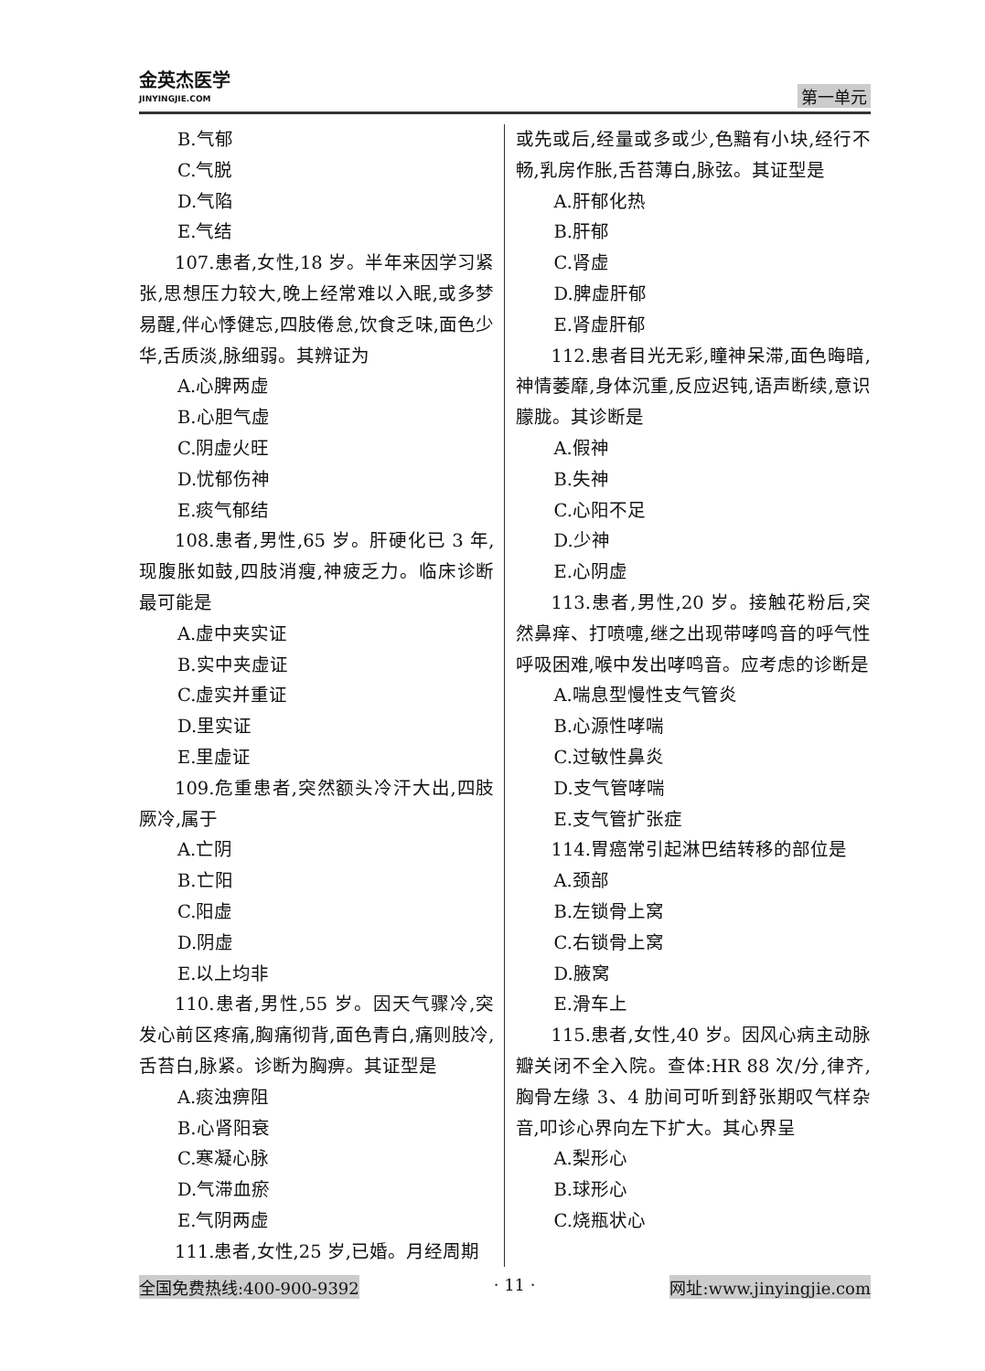金英杰医学
JINYINGJIE.COM
第一单元
B.气郁
C.气脱
D.气陷
E.气结
107.患者,女性,18 岁。半年来因学习紧张,思想压力较大,晚上经常难以入眠,或多梦易醒,伴心悸健忘,四肢倦怠,饮食乏味,面色少华,舌质淡,脉细弱。其辨证为
A.心脾两虚
B.心胆气虚
C.阴虚火旺
D.忧郁伤神
E.痰气郁结
108.患者,男性,65 岁。肝硬化已 3 年,现腹胀如鼓,四肢消瘦,神疲乏力。临床诊断最可能是
A.虚中夹实证
B.实中夹虚证
C.虚实并重证
D.里实证
E.里虚证
109.危重患者,突然额头冷汗大出,四肢厥冷,属于
A.亡阴
B.亡阳
C.阳虚
D.阴虚
E.以上均非
110.患者,男性,55 岁。因天气骤冷,突发心前区疼痛,胸痛彻背,面色青白,痛则肢冷,舌苔白,脉紧。诊断为胸痹。其证型是
A.痰浊痹阻
B.心肾阳衰
C.寒凝心脉
D.气滞血瘀
E.气阴两虚
111.患者,女性,25 岁,已婚。月经周期
或先或后,经量或多或少,色黯有小块,经行不畅,乳房作胀,舌苔薄白,脉弦。其证型是
A.肝郁化热
B.肝郁
C.肾虚
D.脾虚肝郁
E.肾虚肝郁
112.患者目光无彩,瞳神呆滞,面色晦暗,神情萎靡,身体沉重,反应迟钝,语声断续,意识朦胧。其诊断是
A.假神
B.失神
C.心阳不足
D.少神
E.心阴虚
113.患者,男性,20 岁。接触花粉后,突然鼻痒、打喷嚏,继之出现带哮鸣音的呼气性呼吸困难,喉中发出哮鸣音。应考虑的诊断是
A.喘息型慢性支气管炎
B.心源性哮喘
C.过敏性鼻炎
D.支气管哮喘
E.支气管扩张症
114.胃癌常引起淋巴结转移的部位是
A.颈部
B.左锁骨上窝
C.右锁骨上窝
D.腋窝
E.滑车上
115.患者,女性,40 岁。因风心病主动脉瓣关闭不全入院。查体:HR 88 次/分,律齐,胸骨左缘 3、4 肋间可听到舒张期叹气样杂音,叩诊心界向左下扩大。其心界呈
A.梨形心
B.球形心
C.烧瓶状心
全国免费热线:400-900-9392 · 11 · 网址:www.jinyingjie.com